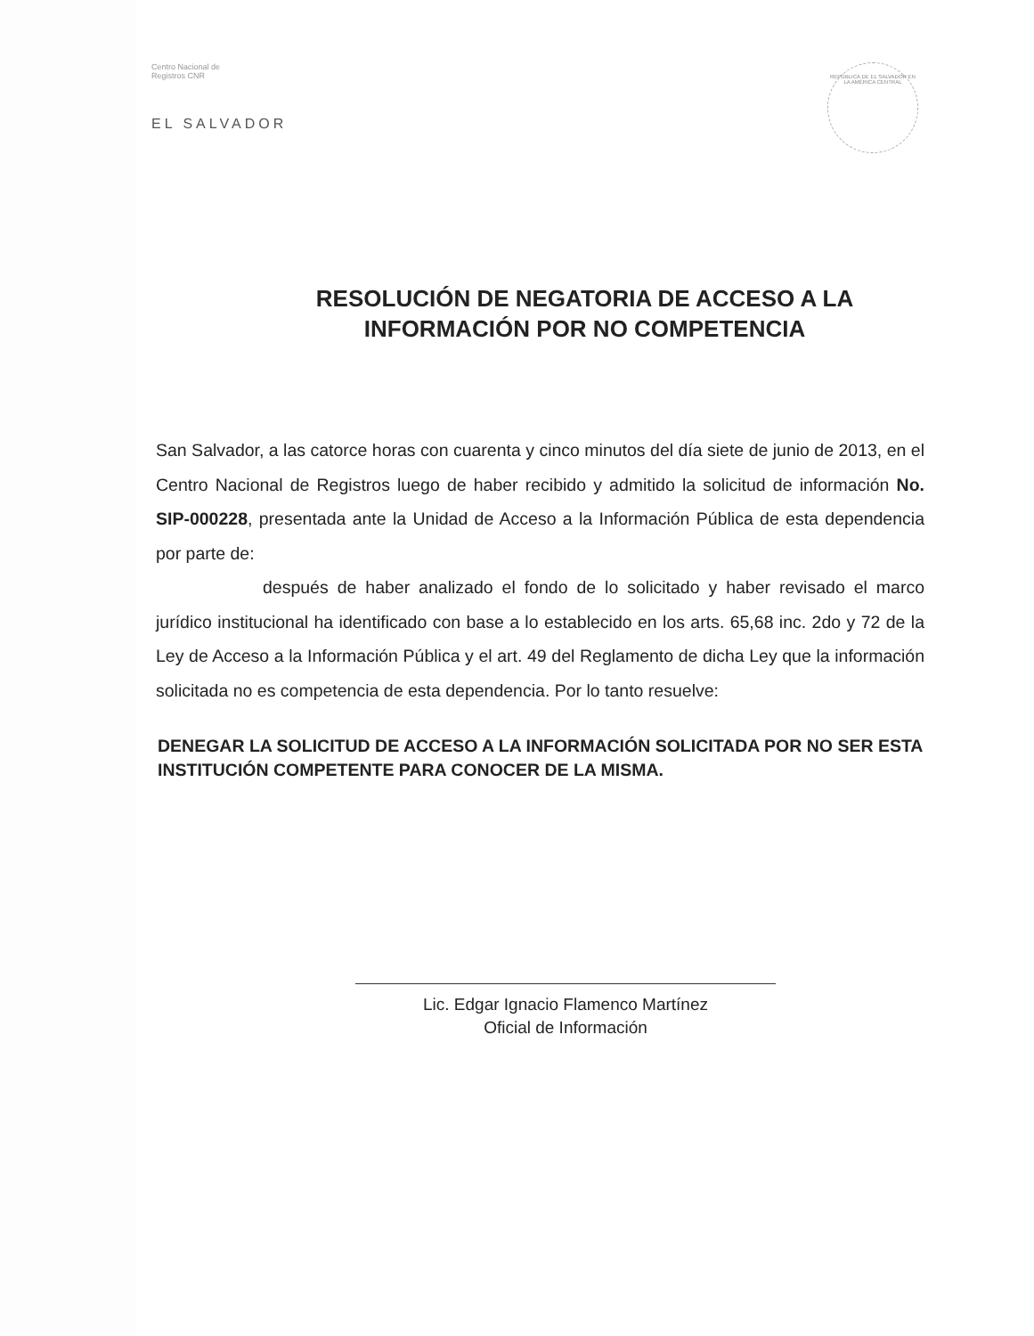Centro Nacional de
Registros CNR
EL SALVADOR
REPÚBLICA DE EL SALVADOR EN LA AMÉRICA CENTRAL
RESOLUCIÓN DE NEGATORIA DE ACCESO A LA
INFORMACIÓN POR NO COMPETENCIA
San Salvador, a las catorce horas con cuarenta y cinco minutos del día siete de junio de 2013, en el Centro Nacional de Registros luego de haber recibido y admitido la solicitud de información No. SIP-000228, presentada ante la Unidad de Acceso a la Información Pública de esta dependencia por parte de:
después de haber analizado el fondo de lo solicitado y haber revisado el marco jurídico institucional ha identificado con base a lo establecido en los arts. 65,68 inc. 2do y 72 de la Ley de Acceso a la Información Pública y el art. 49 del Reglamento de dicha Ley que la información solicitada no es competencia de esta dependencia. Por lo tanto resuelve:
DENEGAR LA SOLICITUD DE ACCESO A LA INFORMACIÓN SOLICITADA POR NO SER ESTA INSTITUCIÓN COMPETENTE PARA CONOCER DE LA MISMA.
Lic. Edgar Ignacio Flamenco Martínez
Oficial de Información